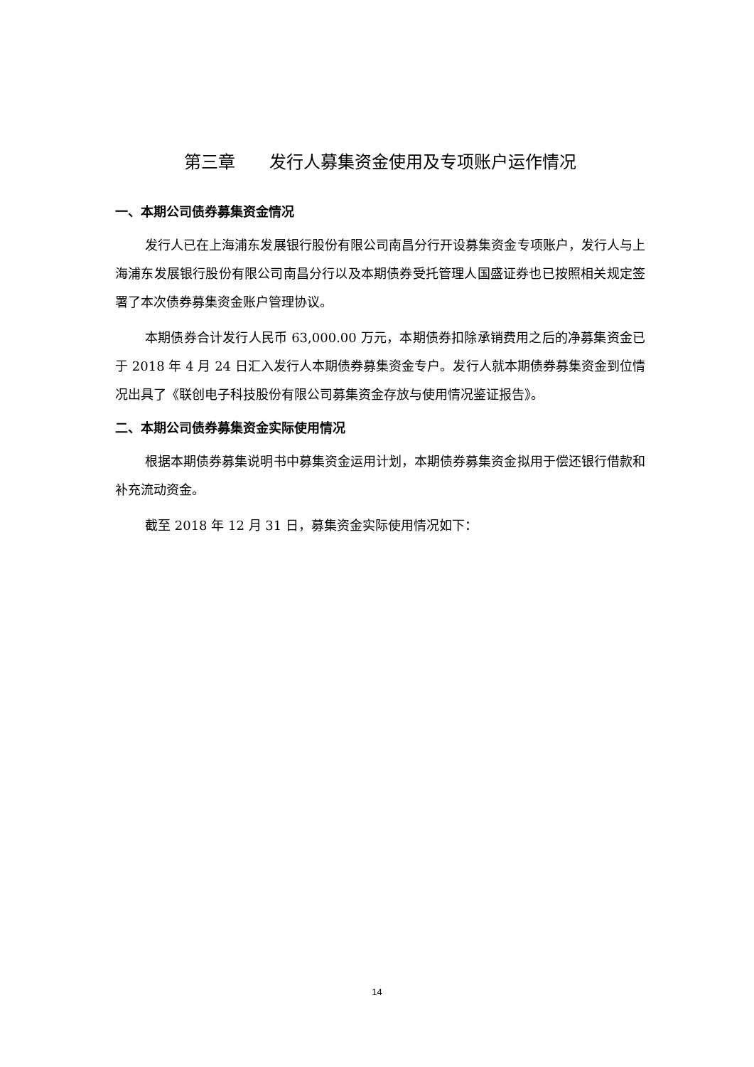第三章　　发行人募集资金使用及专项账户运作情况
一、本期公司债券募集资金情况
发行人已在上海浦东发展银行股份有限公司南昌分行开设募集资金专项账户，发行人与上海浦东发展银行股份有限公司南昌分行以及本期债券受托管理人国盛证券也已按照相关规定签署了本次债券募集资金账户管理协议。
本期债券合计发行人民币 63,000.00 万元，本期债券扣除承销费用之后的净募集资金已于 2018 年 4 月 24 日汇入发行人本期债券募集资金专户。发行人就本期债券募集资金到位情况出具了《联创电子科技股份有限公司募集资金存放与使用情况鉴证报告》。
二、本期公司债券募集资金实际使用情况
根据本期债券募集说明书中募集资金运用计划，本期债券募集资金拟用于偿还银行借款和补充流动资金。
截至 2018 年 12 月 31 日，募集资金实际使用情况如下：
14